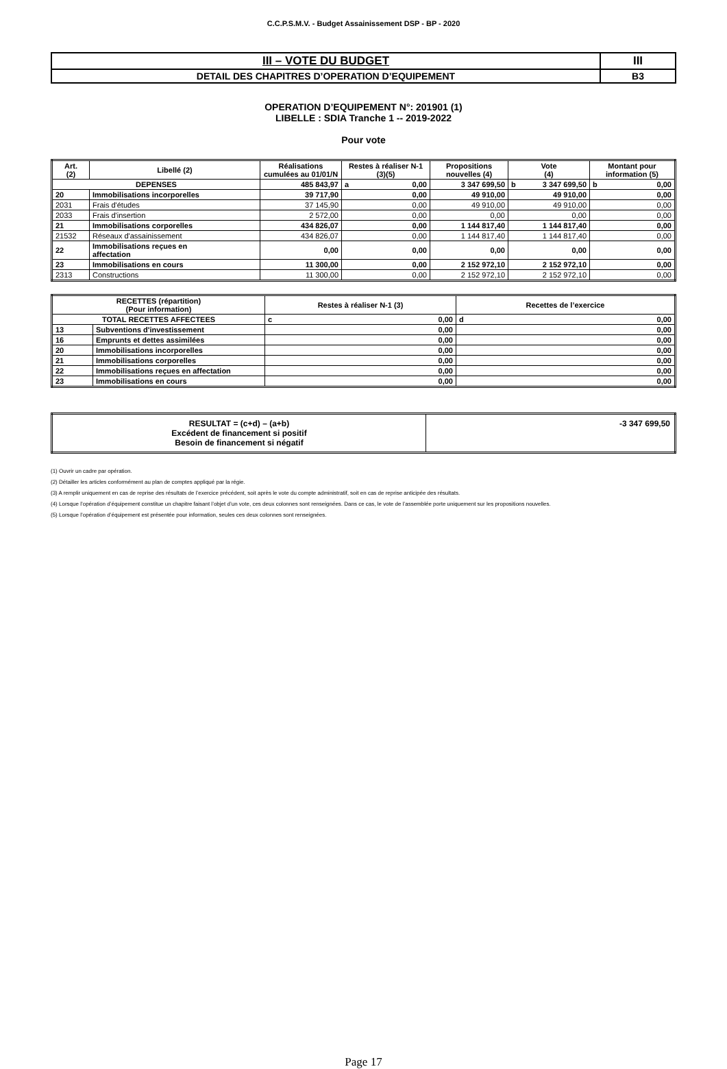C.C.P.S.M.V. - Budget Assainissement DSP - BP - 2020
| III – VOTE DU BUDGET | III |
| DETAIL DES CHAPITRES D’OPERATION D’EQUIPEMENT | B3 |
OPERATION D’EQUIPEMENT N°: 201901 (1)
LIBELLE : SDIA Tranche 1 -- 2019-2022
Pour vote
| Art. (2) | Libellé (2) | Réalisations cumulées au 01/01/N | Restes à réaliser N-1 (3)(5) | Propositions nouvelles (4) | Vote (4) | Montant pour information (5) |
| --- | --- | --- | --- | --- | --- | --- |
| DEPENSES | | 485 843,97 | a 0,00 | 3 347 699,50 | b 3 347 699,50 | b 0,00 |
| 20 | Immobilisations incorporelles | 39 717,90 | 0,00 | 49 910,00 | 49 910,00 | 0,00 |
| 2031 | Frais d'études | 37 145,90 | 0,00 | 49 910,00 | 49 910,00 | 0,00 |
| 2033 | Frais d'insertion | 2 572,00 | 0,00 | 0,00 | 0,00 | 0,00 |
| 21 | Immobilisations corporelles | 434 826,07 | 0,00 | 1 144 817,40 | 1 144 817,40 | 0,00 |
| 21532 | Réseaux d'assainissement | 434 826,07 | 0,00 | 1 144 817,40 | 1 144 817,40 | 0,00 |
| 22 | Immobilisations reçues en affectation | 0,00 | 0,00 | 0,00 | 0,00 | 0,00 |
| 23 | Immobilisations en cours | 11 300,00 | 0,00 | 2 152 972,10 | 2 152 972,10 | 0,00 |
| 2313 | Constructions | 11 300,00 | 0,00 | 2 152 972,10 | 2 152 972,10 | 0,00 |
| RECETTES (répartition) (Pour information) | | Restes à réaliser N-1 (3) | Recettes de l’exercice |
| --- | --- | --- | --- |
| TOTAL RECETTES AFFECTEES | | c 0,00 | d 0,00 |
| 13 | Subventions d'investissement | 0,00 | 0,00 |
| 16 | Emprunts et dettes assimilées | 0,00 | 0,00 |
| 20 | Immobilisations incorporelles | 0,00 | 0,00 |
| 21 | Immobilisations corporelles | 0,00 | 0,00 |
| 22 | Immobilisations reçues en affectation | 0,00 | 0,00 |
| 23 | Immobilisations en cours | 0,00 | 0,00 |
| RESULTAT = (c+d) – (a+b) Excédent de financement si positif Besoin de financement si négatif | -3 347 699,50 |
(1) Ouvrir un cadre par opération.
(2) Détailler les articles conformément au plan de comptes appliqué par la régie.
(3) A remplir uniquement en cas de reprise des résultats de l’exercice précédent, soit après le vote du compte administratif, soit en cas de reprise anticipée des résultats.
(4) Lorsque l’opération d’équipement constitue un chapitre faisant l’objet d’un vote, ces deux colonnes sont renseignées. Dans ce cas, le vote de l’assemblée porte uniquement sur les propositions nouvelles.
(5) Lorsque l’opération d’équipement est présentée pour information, seules ces deux colonnes sont renseignées.
Page 17